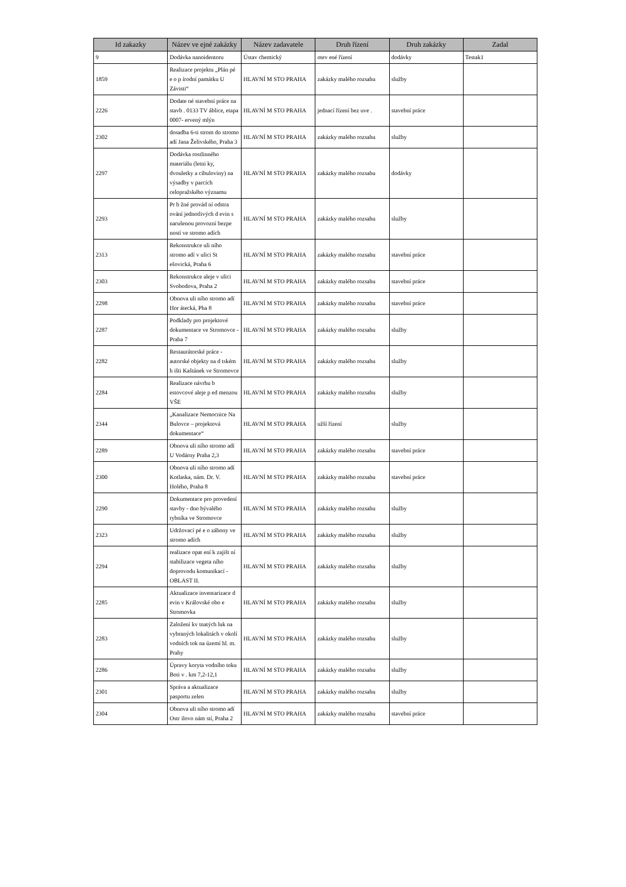| Id zakazky | Název ve ejné zakázky | Název zadavatele | Druh řízení | Druh zakázky | Zadal |
| --- | --- | --- | --- | --- | --- |
| 9 | Dodávka nanoidentoru | Ústav chemický | otev ené řízení | dodávky | Testak1 |
| 1859 | Realizace projektu „Plán pé e o p írodní památku U Závisti“ | HLAVNÍ M STO PRAHA | zakázky malého rozsahu | služby | |
| 2226 | Dodate né stavební práce na stavb . 0133 TV áblice, etapa 0007- ervený mlýn | HLAVNÍ M STO PRAHA | jednací řízení bez uve . | stavební práce | |
| 2302 | dosadba 6-ti strom do stromo adí Jana Želivského, Praha 3 | HLAVNÍ M STO PRAHA | zakázky malého rozsahu | služby | |
| 2297 | Dodávka rostlinného materiálu (letni ky, dvouletky a cibuloviny) na výsadby v parcích celopražského významu | HLAVNÍ M STO PRAHA | zakázky malého rozsahu | dodávky | |
| 2293 | Pr b žné provád ní odstra ování jednotlivých d evin s narušenou provozní bezpe ností ve stromo adích | HLAVNÍ M STO PRAHA | zakázky malého rozsahu | služby | |
| 2313 | Rekonstrukce uli ního stromo adí v ulici St ešovická, Praha 6 | HLAVNÍ M STO PRAHA | zakázky malého rozsahu | stavební práce | |
| 2303 | Rekonstrukce aleje v ulici Svobodova, Praha 2 | HLAVNÍ M STO PRAHA | zakázky malého rozsahu | stavební práce | |
| 2298 | Obnova uli ního stromo adí Hor átecká, Pha 8 | HLAVNÍ M STO PRAHA | zakázky malého rozsahu | stavební práce | |
| 2287 | Podklady pro projektové dokumentace ve Stromovce - Praha 7 | HLAVNÍ M STO PRAHA | zakázky malého rozsahu | služby | |
| 2282 | Restaurátorské práce - autorské objekty na d tském h išti Kaštánek ve Stromovce | HLAVNÍ M STO PRAHA | zakázky malého rozsahu | služby | |
| 2284 | Realizace návrhu b estovcové aleje p ed menzou VŠE | HLAVNÍ M STO PRAHA | zakázky malého rozsahu | služby | |
| 2344 | „Kanalizace Nemocnice Na Bulovce – projektová dokumentace“ | HLAVNÍ M STO PRAHA | užší řízení | služby | |
| 2289 | Obnova uli ního stromo adí U Vodárny Praha 2,3 | HLAVNÍ M STO PRAHA | zakázky malého rozsahu | stavební práce | |
| 2300 | Obnova uli ního stromo adí Kotlaska, nám. Dr. V. Holého, Praha 8 | HLAVNÍ M STO PRAHA | zakázky malého rozsahu | stavební práce | |
| 2290 | Dokumentace pro provedení stavby - dno bývalého rybníka ve Stromovce | HLAVNÍ M STO PRAHA | zakázky malého rozsahu | služby | |
| 2323 | Udržovací pé e o záhony ve stromo adích | HLAVNÍ M STO PRAHA | zakázky malého rozsahu | služby | |
| 2294 | realizace opat ení k zajišt ní stabilizace vegeta ního doprovodu komunikací - OBLAST II. | HLAVNÍ M STO PRAHA | zakázky malého rozsahu | služby | |
| 2285 | Aktualizace inventarizace d evin v Královské obo e Stromovka | HLAVNÍ M STO PRAHA | zakázky malého rozsahu | služby | |
| 2283 | Založení kv tnatých luk na vybraných lokalitách v okolí vodních tok na území hl. m. Prahy | HLAVNÍ M STO PRAHA | zakázky malého rozsahu | služby | |
| 2286 | Úpravy koryta vodního toku Boti v . km 7,2-12,1 | HLAVNÍ M STO PRAHA | zakázky malého rozsahu | služby | |
| 2301 | Správa a aktualizace pasportu zelen | HLAVNÍ M STO PRAHA | zakázky malého rozsahu | služby | |
| 2304 | Obnova uli ního stromo adí Ostr ilovo nám stí, Praha 2 | HLAVNÍ M STO PRAHA | zakázky malého rozsahu | stavební práce | |